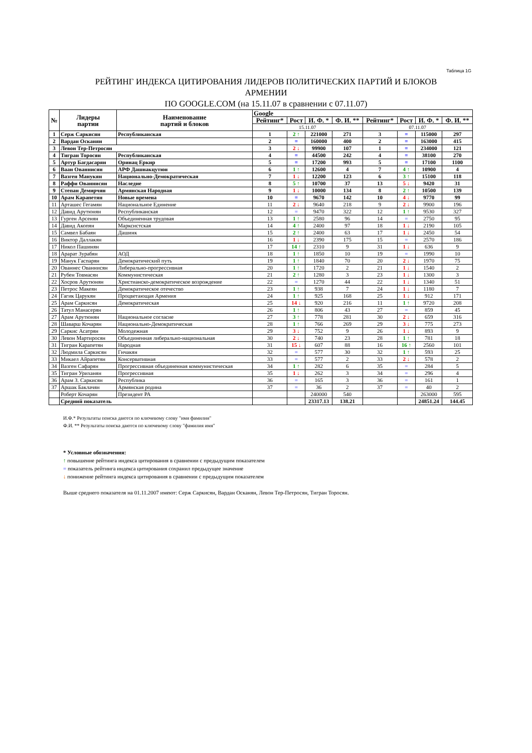Таблица 1G
РЕЙТИНГ ИНДЕКСА ЦИТИРОВАНИЯ ЛИДЕРОВ ПОЛИТИЧЕСКИХ ПАРТИЙ И БЛОКОВ
АРМЕНИИ
ПО GOOGLE.COM (на 15.11.07 в сравнении с 07.11.07)
| № | Лидеры партии | Наименование партий и блоков | Google | | | | | | | |
| --- | --- | --- | --- | --- | --- | --- | --- | --- | --- | --- |
| | | | Рейтинг* | Рост | И. Ф. * | Ф. И. ** | Рейтинг* | Рост | И. Ф. * | Ф. И. ** |
| | | | 15.11.07 | | | | 07.11.07 | | | |
| 1 | Серж Саркисян | Республиканская | 1 | 2 ↑ | 221000 | 271 | 3 | = | 115000 | 297 |
| 2 | Вардан Осканян | | 2 | = | 160000 | 400 | 2 | = | 163000 | 415 |
| 3 | Левон Тер-Петросян | | 3 | 2 ↓ | 99900 | 107 | 1 | = | 234000 | 121 |
| 4 | Тигран Торосян | Республиканская | 4 | = | 44500 | 242 | 4 | = | 38100 | 270 |
| 5 | Артур Багдасарян | Оринац Еркир | 5 | = | 17200 | 993 | 5 | = | 17100 | 1100 |
| 6 | Ваан Ованнисян | АРФ Дашнакцутюн | 6 | 1 ↑ | 12600 | 4 | 7 | 4 ↑ | 10900 | 4 |
| 7 | Вазген Манукян | Национально-Демократическая | 7 | 1 ↓ | 12200 | 123 | 6 | 3 ↑ | 15100 | 118 |
| 8 | Раффи Ованнисян | Наследие | 8 | 5 ↑ | 10700 | 37 | 13 | 5 ↓ | 9420 | 31 |
| 9 | Степан Демирчян | Армянская Народная | 9 | 1 ↓ | 10000 | 134 | 8 | 2 ↑ | 10500 | 139 |
| 10 | Арам Карапетян | Новые времена | 10 | = | 9670 | 142 | 10 | 4 ↓ | 9770 | 99 |
| 11 | Арташес Гегамян | Национальное Единение | 11 | 2 ↓ | 9640 | 218 | 9 | 2 ↓ | 9900 | 196 |
| 12 | Давид Арутюнян | Республиканская | 12 | = | 9470 | 322 | 12 | 1 ↑ | 9530 | 327 |
| 13 | Гурген Арсенян | Объединенная трудовая | 13 | 1 ↑ | 2580 | 96 | 14 | = | 2750 | 95 |
| 14 | Давид Акопян | Марксистская | 14 | 4 ↑ | 2400 | 97 | 18 | 1 ↓ | 2190 | 105 |
| 15 | Самвел Бабаян | Дашинк | 15 | 2 ↑ | 2400 | 63 | 17 | 1 ↓ | 2450 | 54 |
| 16 | Виктор Даллакян | | 16 | 1 ↓ | 2390 | 175 | 15 | = | 2570 | 186 |
| 17 | Никол Пашинян | | 17 | 14 ↑ | 2310 | 9 | 31 | 1 ↓ | 636 | 9 |
| 18 | Арарат Зурабян | АОД | 18 | 1 ↑ | 1850 | 10 | 19 | = | 1990 | 10 |
| 19 | Манук Гаспарян | Демократический путь | 19 | 1 ↑ | 1840 | 70 | 20 | 2 ↓ | 1970 | 75 |
| 20 | Ованнес Ованнисян | Либерально-прогрессивная | 20 | 1 ↑ | 1720 | 2 | 21 | 1 ↓ | 1540 | 2 |
| 21 | Рубен Товмасян | Коммунистическая | 21 | 2 ↑ | 1280 | 3 | 23 | 1 ↓ | 1300 | 3 |
| 22 | Хосров Арутюнян | Христианско-демократическое возрождение | 22 | = | 1270 | 44 | 22 | 1 ↓ | 1340 | 51 |
| 23 | Петрос Макеян | Демократическое отечество | 23 | 1 ↑ | 938 | 7 | 24 | 1 ↓ | 1180 | 7 |
| 24 | Гагик Царукян | Процветающая Армения | 24 | 1 ↑ | 925 | 168 | 25 | 1 ↓ | 912 | 171 |
| 25 | Арам Саркисян | Демократическая | 25 | 14 ↓ | 920 | 216 | 11 | 1 ↑ | 9720 | 208 |
| 26 | Татул Манасерян | | 26 | 1 ↑ | 806 | 43 | 27 | = | 859 | 45 |
| 27 | Арам Арутюнян | Национальное согласие | 27 | 3 ↑ | 778 | 281 | 30 | 2 ↓ | 659 | 316 |
| 28 | Шаварш Кочарян | Национально-Демократическая | 28 | 1 ↑ | 766 | 269 | 29 | 3 ↓ | 775 | 273 |
| 29 | Саркис Асатрян | Молодежная | 29 | 3 ↓ | 752 | 9 | 26 | 1 ↓ | 893 | 9 |
| 30 | Левон Мартиросян | Объединенная либерально-национальная | 30 | 2 ↓ | 740 | 23 | 28 | 1 ↑ | 781 | 18 |
| 31 | Тигран Карапетян | Народная | 31 | 15 ↓ | 607 | 88 | 16 | 16 ↑ | 2560 | 101 |
| 32 | Людмила Саркисян | Гнчакян | 32 | = | 577 | 30 | 32 | 1 ↑ | 593 | 25 |
| 33 | Микаел Айрапетян | Консервативная | 33 | = | 577 | 2 | 33 | 2 ↓ | 578 | 2 |
| 34 | Вазген Сафарян | Прогрессивная объединенная коммунистическая | 34 | 1 ↑ | 282 | 6 | 35 | = | 284 | 5 |
| 35 | Тигран Уриханян | Прогрессивная | 35 | 1 ↓ | 262 | 3 | 34 | = | 296 | 4 |
| 36 | Арам З. Саркисян | Республика | 36 | = | 165 | 3 | 36 | = | 161 | 1 |
| 37 | Аршак Баклачян | Армянская родина | 37 | = | 36 | 2 | 37 | = | 40 | 2 |
| | Роберт Кочарян | Президент РА | | | 240000 | 540 | | | 263000 | 595 |
| | Средний показатель | | | | 23317.13 | 138.21 | | | 24851.24 | 144.45 |
И.Ф.* Результаты поиска даются по ключевому слову "имя фамилия"
Ф.И. ** Результаты поиска даются по ключевому слову "фамилия имя"
* Условные обозначения:
↑ повышение рейтинга индекса цитирования в сравнении с предыдущим показателем
= показатель рейтинга индекса цитирования сохранил предыдущее значение
↓ понижение рейтинга индекса цитирования в сравнении с предыдущим показателем
Выше среднего показателя на 01.11.2007 имеют: Серж Саркисян, Вардан Осканян, Левон Тер-Петросян, Тигран Торосян.